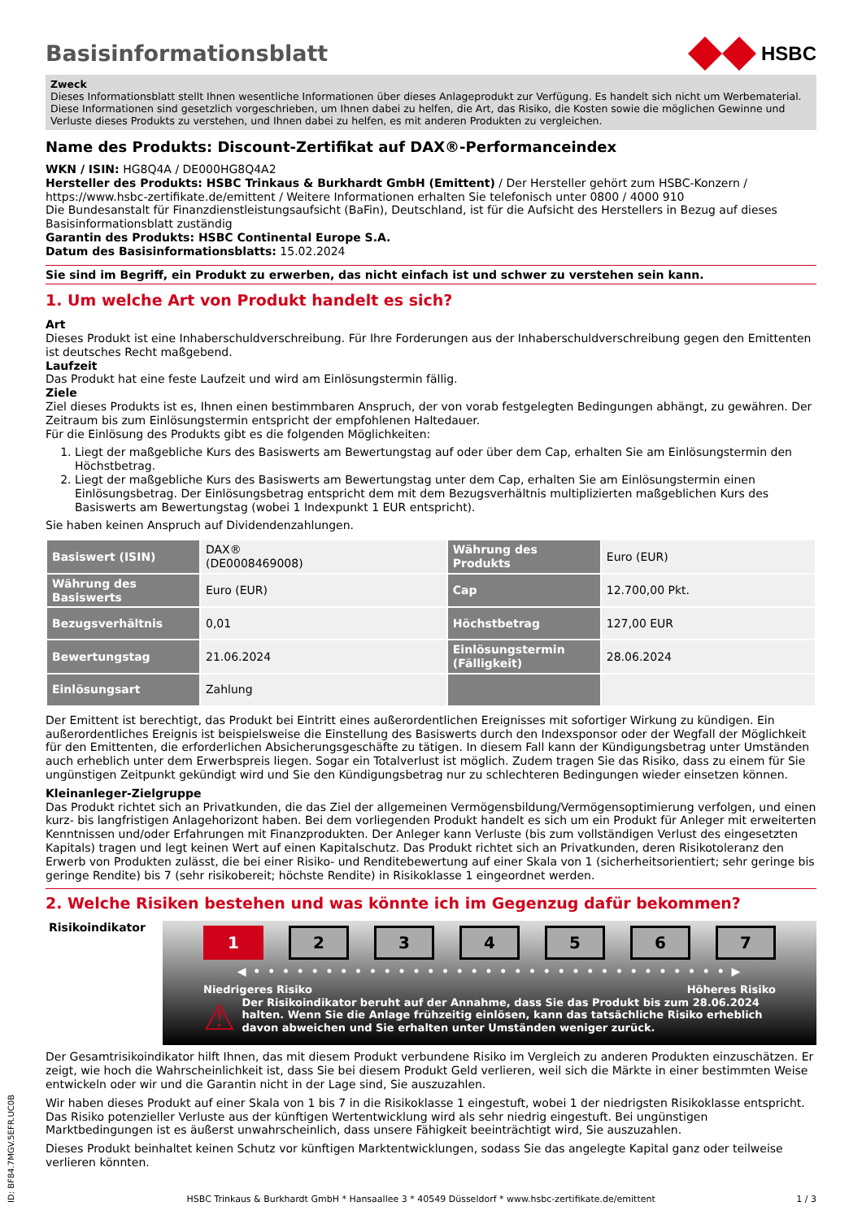Basisinformationsblatt
HSBC
Zweck
Dieses Informationsblatt stellt Ihnen wesentliche Informationen über dieses Anlageprodukt zur Verfügung. Es handelt sich nicht um Werbematerial. Diese Informationen sind gesetzlich vorgeschrieben, um Ihnen dabei zu helfen, die Art, das Risiko, die Kosten sowie die möglichen Gewinne und Verluste dieses Produkts zu verstehen, und Ihnen dabei zu helfen, es mit anderen Produkten zu vergleichen.
Name des Produkts: Discount-Zertifikat auf DAX®-Performanceindex
WKN / ISIN: HG8Q4A / DE000HG8Q4A2
Hersteller des Produkts: HSBC Trinkaus & Burkhardt GmbH (Emittent) / Der Hersteller gehört zum HSBC-Konzern / https://www.hsbc-zertifikate.de/emittent / Weitere Informationen erhalten Sie telefonisch unter 0800 / 4000 910
Die Bundesanstalt für Finanzdienstleistungsaufsicht (BaFin), Deutschland, ist für die Aufsicht des Herstellers in Bezug auf dieses Basisinformationsblatt zuständig
Garantin des Produkts: HSBC Continental Europe S.A.
Datum des Basisinformationsblatts: 15.02.2024
Sie sind im Begriff, ein Produkt zu erwerben, das nicht einfach ist und schwer zu verstehen sein kann.
1. Um welche Art von Produkt handelt es sich?
Art
Dieses Produkt ist eine Inhaberschuldverschreibung. Für Ihre Forderungen aus der Inhaberschuldverschreibung gegen den Emittenten ist deutsches Recht maßgebend.
Laufzeit
Das Produkt hat eine feste Laufzeit und wird am Einlösungstermin fällig.
Ziele
Ziel dieses Produkts ist es, Ihnen einen bestimmbaren Anspruch, der von vorab festgelegten Bedingungen abhängt, zu gewähren. Der Zeitraum bis zum Einlösungstermin entspricht der empfohlenen Haltedauer.
Für die Einlösung des Produkts gibt es die folgenden Möglichkeiten:
1. Liegt der maßgebliche Kurs des Basiswerts am Bewertungstag auf oder über dem Cap, erhalten Sie am Einlösungstermin den Höchstbetrag.
2. Liegt der maßgebliche Kurs des Basiswerts am Bewertungstag unter dem Cap, erhalten Sie am Einlösungstermin einen Einlösungsbetrag. Der Einlösungsbetrag entspricht dem mit dem Bezugsverhältnis multiplizierten maßgeblichen Kurs des Basiswerts am Bewertungstag (wobei 1 Indexpunkt 1 EUR entspricht).
Sie haben keinen Anspruch auf Dividendenzahlungen.
| Basiswert (ISIN) | DAX® (DE0008469008) | Währung des Produkts | Euro (EUR) |
| Währung des Basiswerts | Euro (EUR) | Cap | 12.700,00 Pkt. |
| Bezugsverhältnis | 0,01 | Höchstbetrag | 127,00 EUR |
| Bewertungstag | 21.06.2024 | Einlösungstermin (Fälligkeit) | 28.06.2024 |
| Einlösungsart | Zahlung | | |
Der Emittent ist berechtigt, das Produkt bei Eintritt eines außerordentlichen Ereignisses mit sofortiger Wirkung zu kündigen. Ein außerordentliches Ereignis ist beispielsweise die Einstellung des Basiswerts durch den Indexsponsor oder der Wegfall der Möglichkeit für den Emittenten, die erforderlichen Absicherungsgeschäfte zu tätigen. In diesem Fall kann der Kündigungsbetrag unter Umständen auch erheblich unter dem Erwerbspreis liegen. Sogar ein Totalverlust ist möglich. Zudem tragen Sie das Risiko, dass zu einem für Sie ungünstigen Zeitpunkt gekündigt wird und Sie den Kündigungsbetrag nur zu schlechteren Bedingungen wieder einsetzen können.
Kleinanleger-Zielgruppe
Das Produkt richtet sich an Privatkunden, die das Ziel der allgemeinen Vermögensbildung/Vermögensoptimierung verfolgen, und einen kurz- bis langfristigen Anlagehorizont haben. Bei dem vorliegenden Produkt handelt es sich um ein Produkt für Anleger mit erweiterten Kenntnissen und/oder Erfahrungen mit Finanzprodukten. Der Anleger kann Verluste (bis zum vollständigen Verlust des eingesetzten Kapitals) tragen und legt keinen Wert auf einen Kapitalschutz. Das Produkt richtet sich an Privatkunden, deren Risikotoleranz den Erwerb von Produkten zulässt, die bei einer Risiko- und Renditebewertung auf einer Skala von 1 (sicherheitsorientiert; sehr geringe bis geringe Rendite) bis 7 (sehr risikobereit; höchste Rendite) in Risikoklasse 1 eingeordnet werden.
2. Welche Risiken bestehen und was könnte ich im Gegenzug dafür bekommen?
Risikoindikator
1 234567
◀ • • • • • • • • • • • • • • • • • • • • • • • • • • • • • • • • • ▶
Niedrigeres Risiko Höheres Risiko
⚠ Der Risikoindikator beruht auf der Annahme, dass Sie das Produkt bis zum 28.06.2024 halten. Wenn Sie die Anlage frühzeitig einlösen, kann das tatsächliche Risiko erheblich davon abweichen und Sie erhalten unter Umständen weniger zurück.
Der Gesamtrisikoindikator hilft Ihnen, das mit diesem Produkt verbundene Risiko im Vergleich zu anderen Produkten einzuschätzen. Er zeigt, wie hoch die Wahrscheinlichkeit ist, dass Sie bei diesem Produkt Geld verlieren, weil sich die Märkte in einer bestimmten Weise entwickeln oder wir und die Garantin nicht in der Lage sind, Sie auszuzahlen.
Wir haben dieses Produkt auf einer Skala von 1 bis 7 in die Risikoklasse 1 eingestuft, wobei 1 der niedrigsten Risikoklasse entspricht. Das Risiko potenzieller Verluste aus der künftigen Wertentwicklung wird als sehr niedrig eingestuft. Bei ungünstigen Marktbedingungen ist es äußerst unwahrscheinlich, dass unsere Fähigkeit beeinträchtigt wird, Sie auszuzahlen.
Dieses Produkt beinhaltet keinen Schutz vor künftigen Marktentwicklungen, sodass Sie das angelegte Kapital ganz oder teilweise verlieren könnten.
HSBC Trinkaus & Burkhardt GmbH * Hansaallee 3 * 40549 Düsseldorf * www.hsbc-zertifikate.de/emittent 1 / 3
ID: BF84.7MGV.5EFR.UC0B